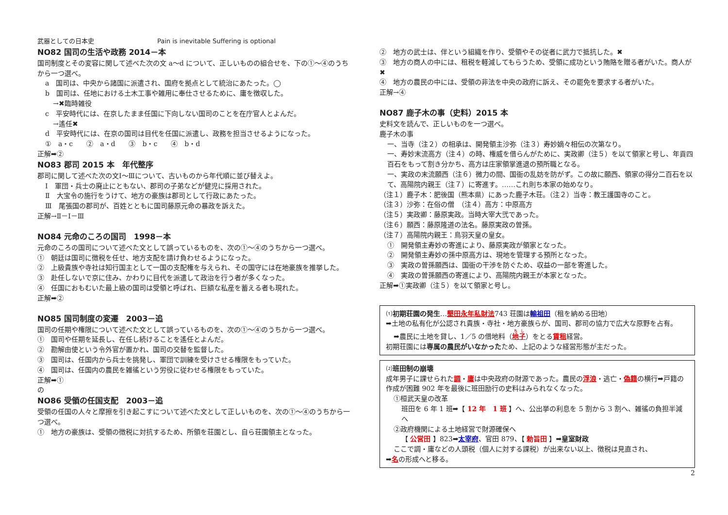武器としての日本史　　　　　　　　　　Pain is inevitable Suffering is optional
NO82 国司の生活や政務 2014－本
国司制度とその変容に関して述べた次の文 a～d について、正しいものの組合せを、下の①～④のうちから一つ選べ。
a　国司は、中央から諸国に派遣され、国府を拠点として統治にあたった。◯
b　国司は、任地における土木工事や雑用に奉仕させるために、庸を徴収した。
→✖臨時雑役
c　平安時代には、在京したまま任国に下向しない国司のことを在庁官人とよんだ。
→遙任✖
d　平安時代には、在京の国司は目代を任国に派遣し、政務を担当させるようになった。
①　a・c　　②　a・d　　③　b・c　　④　b・d
正解➡②
NO83 郡司 2015 本　年代整序
郡司に関して述べた次の文Ⅰ～Ⅲについて、古いものから年代順に並び替えよ。
Ⅰ　軍団・兵士の廃止にともない、郡司の子弟などが健児に採用された。
Ⅱ　大宝令の施行をうけて、地方の豪族は郡司として行政にあたった。
Ⅲ　尾張国の郡司が、百姓とともに国司藤原元命の暴政を訴えた。
正解→Ⅱ－Ⅰ－Ⅲ
NO84 元命のころの国司　1998－本
元命のころの国司について述べた文として誤っているものを、次の①～④のうちから一つ選べ。
①　朝廷は国司に徴税を任せ、地方支配を請け負わせるようになった。
②　上級貴族や寺社は知行国主として一国の支配権を与えられ、その国守には在地豪族を推挙した。
③　赴任しないで京に住み、かわりに目代を派遣して政治を行う者が多くなった。
④　任国におもむいた最上級の国司は受領と呼ばれ、巨額な私産を蓄える者も現れた。
正解➡②
NO85 国司制度の変遷　2003－追
国司の任期や権限について述べた文として誤っているものを、次の①～④のうちから一つ選べ。
①　国司や任期を延長し、在任し続けることを遙任とよんだ。
②　勘解由使という令外官が置かれ、国司の交替を監督した。
③　国司は、任国内から兵士を挑発し、軍団で訓練を受けさせる権限をもっていた。
④　国司は、任国内の農民を雑徭という労役に従わせる権限をもっていた。
正解➡①
の
NO86 受領の任国支配　2003－追
受領の任国の人々と摩擦を引き起こすについて述べた文として正しいものを、次の①～④のうちから一つ選べ。
①　地方の豪族は、受領の徴税に対抗するため、所領を荘園とし、自ら荘園領主となった。
②　地方の武士は、伴という組織を作り、受領やその従者に武力で抵抗した。✖
③　地方の商人の中には、租税を軽減してもらうため、受領に成功という賄賂を贈る者がいた。商人が✖
④　地方の農民の中には、受領の非法を中央の政府に訴え、その罷免を要求する者がいた。
正解→④
NO87 鹿子木の事（史料）2015 本
史料文を読んで、正しいものを一つ選べ。
鹿子木の事
一、当寺（注２）の相承は、開発領主沙弥（注３）寿妙嫡々相伝の次第なり。
一、寿妙末流高方（注４）の時、権威を借らんがために、実政卿（注５）を以て領家と号し、年貢四百石をもって割き分かち、高方は庄家領掌進退の預所職となる。
一、実政の末流願西（注６）微力の間、国衙の乱妨を防がず。この故に願西、領家の得分二百石を以て、高陽院内親王（注７）に寄進す。……これ則ち本家の始めなり。
（注１）鹿子木：肥後国（熊本県）にあった鹿子木荘。（注２）当寺：教王護国寺のこと。
（注３）沙弥：在俗の僧　（注４）高方：中原高方
（注５）実政卿：藤原実政。当時大宰大弐であった。
（注６）願西：藤原隆道の法名。藤原実政の曽孫。
（注７）高陽院内親王：鳥羽天皇の皇女。
①　開発領主寿妙の寄進により、藤原実政が領家となった。
②　開発領主寿妙の孫中原高方は、現地を管理する預所となった。
③　実政の曽孫願西は、国衙の干渉を防ぐため、収益の一部を寄進した。
④　実政の曽孫願西の寄進により、高陽院内親王が本家となった。
正解➡①実政卿（注５）を以て領家と号し。
⑴初期荘園の発生…墾田永年私財法743 荘園は輸祖田（租を納める田地）
➡土地の私有化が公認され貴族・寺社・地方豪族らが、国司、郡司の協力で広大な原野を占有。
➡農民に土地を貸し、1／5 の借地料（地子）をとる賃租経営。
初期荘園には専属の農民がいなかったため、上記のような経営形態が主だった。
⑵班田制の崩壊
成年男子に課せられた調・庸は中央政府の財源であった。農民の浮浪・逃亡・偽籍の横行➡戸籍の作成が困難 902 年を最後に班田励行の史料はみられなくなった。
①桓武天皇の改革
班田を 6 年 1 班➡【 12 年　1 班 】へ、公出挙の利息を 5 割から 3 割へ、雑徭の負担半減へ
②政府機関による土地経営で財源確保へ
【 公営田 】823➡太宰府、官田 879、【 勅旨田 】➡皇室財政
ここで調・庸などの人頭税（個人に対する課税）が出来ない以上、徴税は見直され、
➡名の形成へと移る。
2